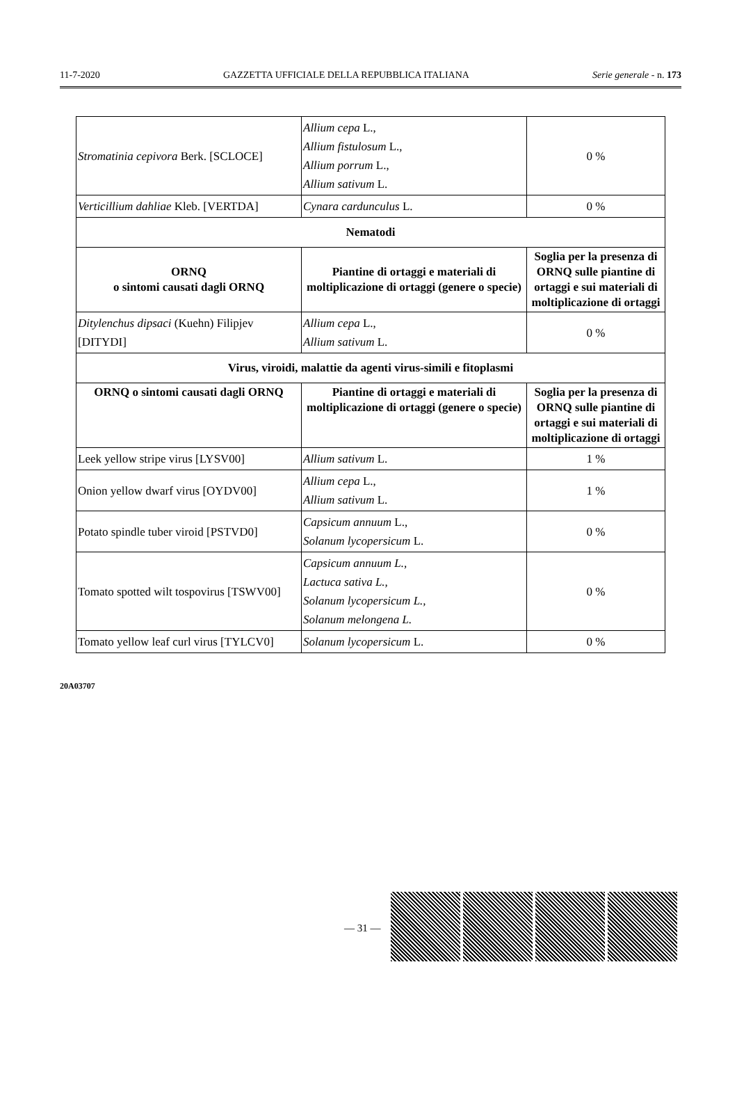11-7-2020 GAZZETTA UFFICIALE DELLA REPUBBLICA ITALIANA Serie generale - n. 173
| Stromatinia cepivora Berk. [SCLOCE] | Allium cepa L., Allium fistulosum L., Allium porrum L., Allium sativum L. | 0 % |
| Verticillium dahliae Kleb. [VERTDA] | Cynara cardunculus L. | 0 % |
| Nematodi | | |
| ORNQ o sintomi causati dagli ORNQ | Piantine di ortaggi e materiali di moltiplicazione di ortaggi (genere o specie) | Soglia per la presenza di ORNQ sulle piantine di ortaggi e sui materiali di moltiplicazione di ortaggi |
| Ditylenchus dipsaci (Kuehn) Filipjev [DITYDI] | Allium cepa L., Allium sativum L. | 0 % |
| Virus, viroidi, malattie da agenti virus-simili e fitoplasmi | | |
| ORNQ o sintomi causati dagli ORNQ | Piantine di ortaggi e materiali di moltiplicazione di ortaggi (genere o specie) | Soglia per la presenza di ORNQ sulle piantine di ortaggi e sui materiali di moltiplicazione di ortaggi |
| Leek yellow stripe virus [LYSV00] | Allium sativum L. | 1 % |
| Onion yellow dwarf virus [OYDV00] | Allium cepa L., Allium sativum L. | 1 % |
| Potato spindle tuber viroid [PSTVD0] | Capsicum annuum L., Solanum lycopersicum L. | 0 % |
| Tomato spotted wilt tospovirus [TSWV00] | Capsicum annuum L., Lactuca sativa L., Solanum lycopersicum L., Solanum melongena L. | 0 % |
| Tomato yellow leaf curl virus [TYLCV0] | Solanum lycopersicum L. | 0 % |
20A03707
— 31 —